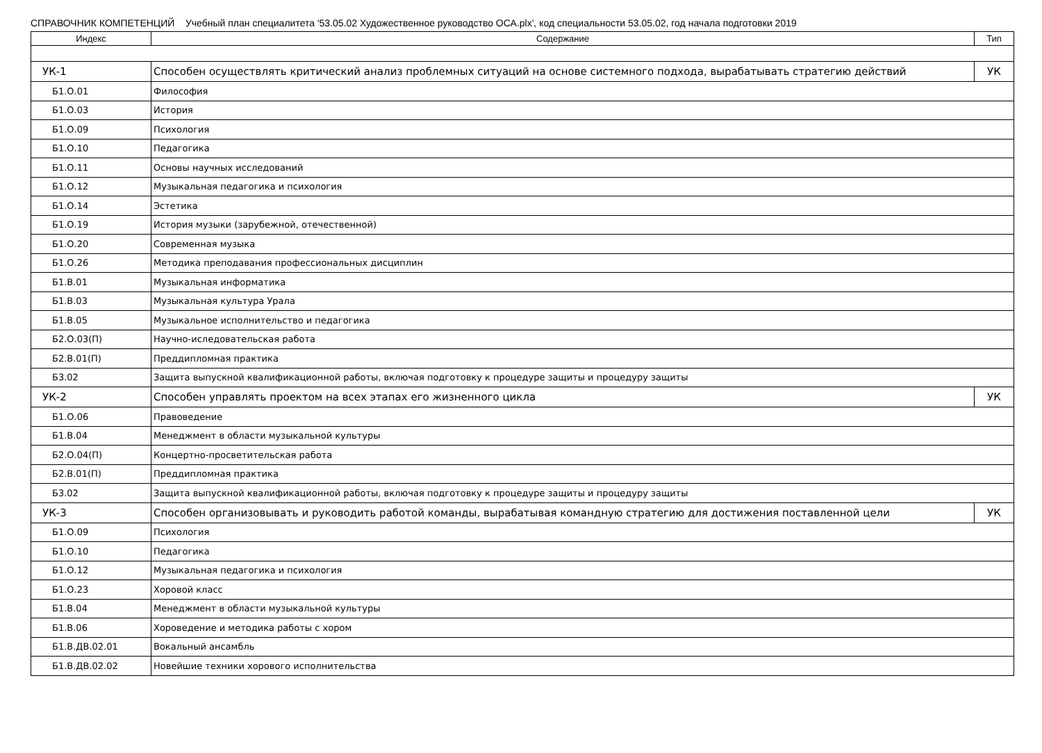СПРАВОЧНИК КОМПЕТЕНЦИЙ Учебный план специалитета '53.05.02 Художественное руководство ОСА.plx', код специальности 53.05.02, год начала подготовки 2019
| Индекс | Содержание | Тип |
| --- | --- | --- |
| УК-1 | Способен осуществлять критический анализ проблемных ситуаций на основе системного подхода, вырабатывать стратегию действий | УК |
| Б1.О.01 | Философия | |
| Б1.О.03 | История | |
| Б1.О.09 | Психология | |
| Б1.О.10 | Педагогика | |
| Б1.О.11 | Основы научных исследований | |
| Б1.О.12 | Музыкальная педагогика и психология | |
| Б1.О.14 | Эстетика | |
| Б1.О.19 | История музыки (зарубежной, отечественной) | |
| Б1.О.20 | Современная музыка | |
| Б1.О.26 | Методика преподавания профессиональных дисциплин | |
| Б1.В.01 | Музыкальная информатика | |
| Б1.В.03 | Музыкальная культура Урала | |
| Б1.В.05 | Музыкальное исполнительство и педагогика | |
| Б2.О.03(П) | Научно-иследовательская работа | |
| Б2.В.01(П) | Преддипломная практика | |
| Б3.02 | Защита выпускной квалификационной работы, включая подготовку к процедуре защиты и процедуру защиты | |
| УК-2 | Способен управлять проектом на всех этапах его жизненного цикла | УК |
| Б1.О.06 | Правоведение | |
| Б1.В.04 | Менеджмент в области музыкальной культуры | |
| Б2.О.04(П) | Концертно-просветительская работа | |
| Б2.В.01(П) | Преддипломная практика | |
| Б3.02 | Защита выпускной квалификационной работы, включая подготовку к процедуре защиты и процедуру защиты | |
| УК-3 | Способен организовывать и руководить работой команды, вырабатывая командную стратегию для достижения поставленной цели | УК |
| Б1.О.09 | Психология | |
| Б1.О.10 | Педагогика | |
| Б1.О.12 | Музыкальная педагогика и психология | |
| Б1.О.23 | Хоровой класс | |
| Б1.В.04 | Менеджмент в области музыкальной культуры | |
| Б1.В.06 | Хороведение и методика работы с хором | |
| Б1.В.ДВ.02.01 | Вокальный ансамбль | |
| Б1.В.ДВ.02.02 | Новейшие техники хорового исполнительства | |